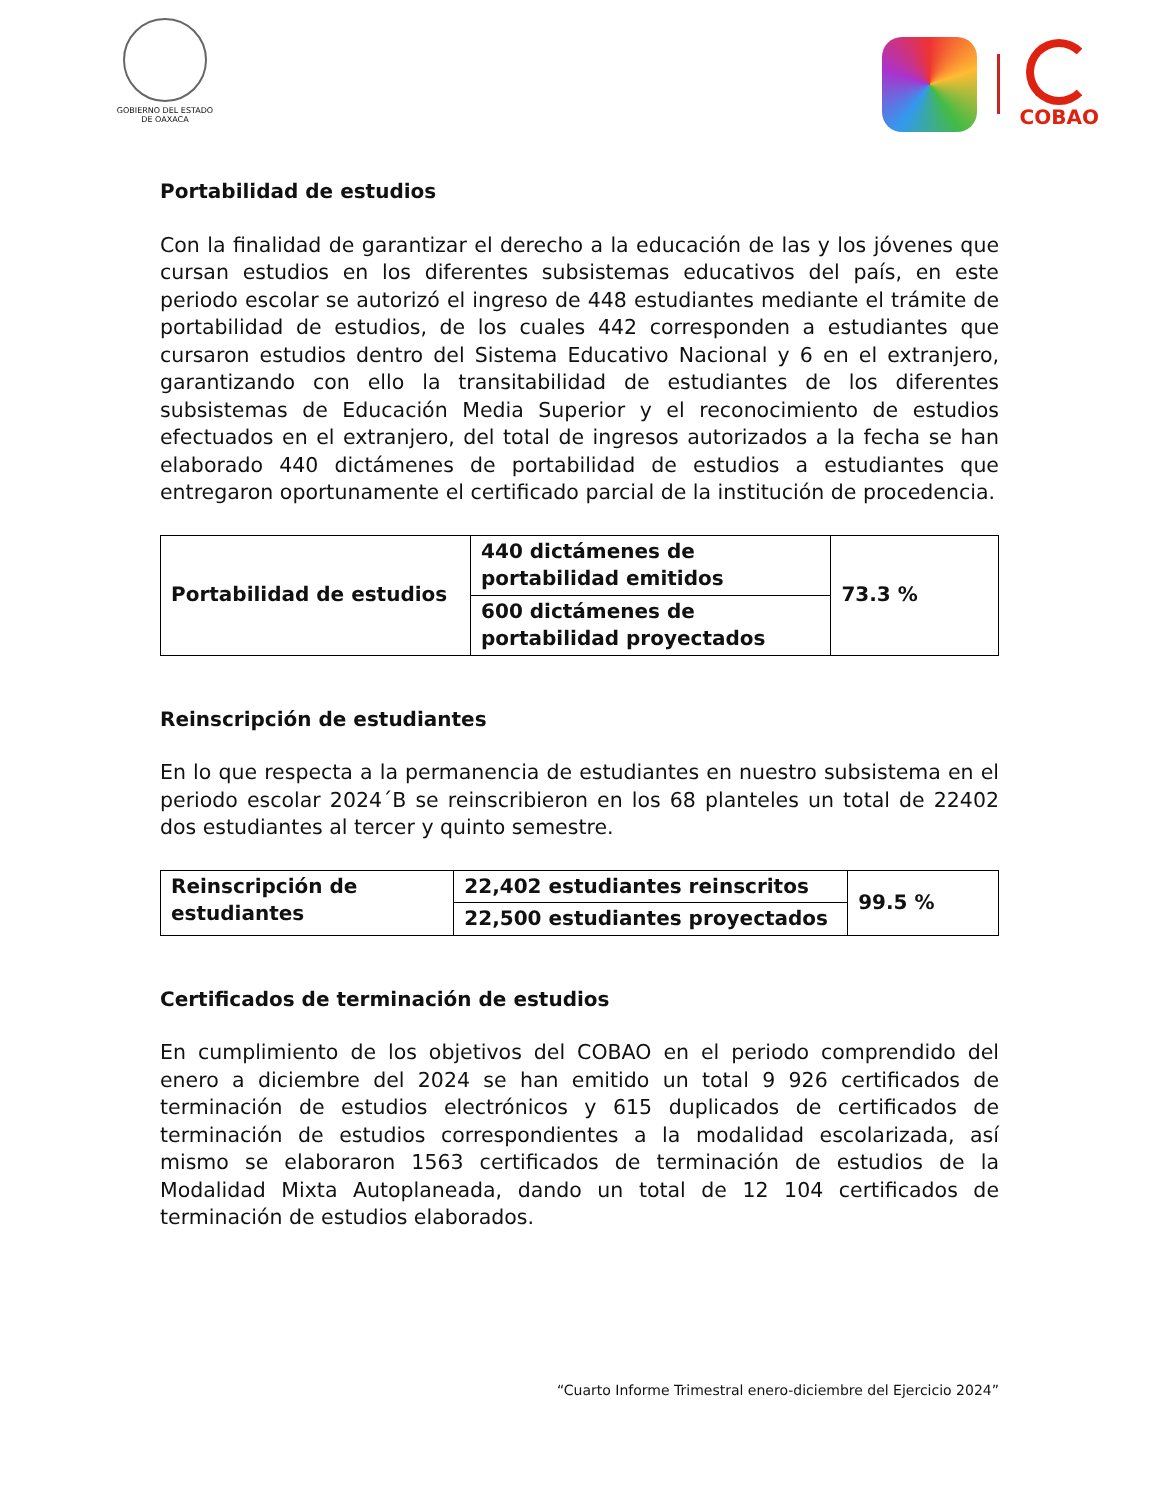GOBIERNO DEL ESTADO
DE OAXACA
COBAO
Portabilidad de estudios
Con la finalidad de garantizar el derecho a la educación de las y los jóvenes que cursan estudios en los diferentes subsistemas educativos del país, en este periodo escolar se autorizó el ingreso de 448 estudiantes mediante el trámite de portabilidad de estudios, de los cuales 442 corresponden a estudiantes que cursaron estudios dentro del Sistema Educativo Nacional y 6 en el extranjero, garantizando con ello la transitabilidad de estudiantes de los diferentes subsistemas de Educación Media Superior y el reconocimiento de estudios efectuados en el extranjero, del total de ingresos autorizados a la fecha se han elaborado 440 dictámenes de portabilidad de estudios a estudiantes que entregaron oportunamente el certificado parcial de la institución de procedencia.
| Portabilidad de estudios | 440 dictámenes de portabilidad emitidos | 73.3 % |
| | 600 dictámenes de portabilidad proyectados | |
Reinscripción de estudiantes
En lo que respecta a la permanencia de estudiantes en nuestro subsistema en el periodo escolar 2024´B se reinscribieron en los 68 planteles un total de 22402 dos estudiantes al tercer y quinto semestre.
| Reinscripción de estudiantes | 22,402 estudiantes reinscritos | 99.5 % |
| | 22,500 estudiantes proyectados | |
Certificados de terminación de estudios
En cumplimiento de los objetivos del COBAO en el periodo comprendido del enero a diciembre del 2024 se han emitido un total 9 926 certificados de terminación de estudios electrónicos y 615 duplicados de certificados de terminación de estudios correspondientes a la modalidad escolarizada, así mismo se elaboraron 1563 certificados de terminación de estudios de la Modalidad Mixta Autoplaneada, dando un total de 12 104 certificados de terminación de estudios elaborados.
“Cuarto Informe Trimestral enero-diciembre del Ejercicio 2024”